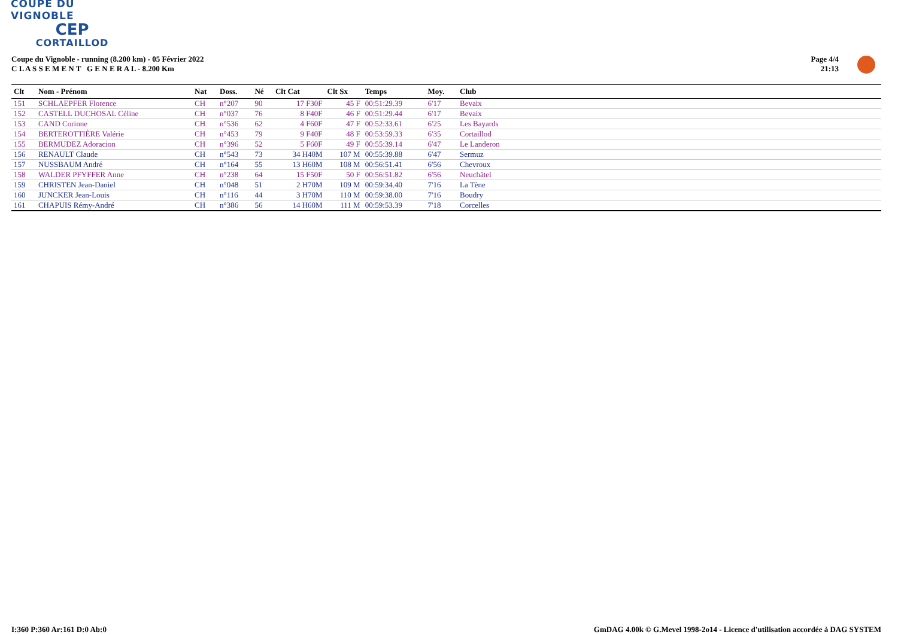COUPE DU VIGNOBLE
CEP
CORTAILLOD
Coupe du Vignoble - running (8.200 km) - 05 Février 2022
C L A S S E M E N T G E N E R A L - 8.200 Km
Page 4/4
21:13
| Clt | Nom - Prénom | Nat | Doss. | Né | Clt Cat | Clt Sx | Temps | Moy. | Club |
| --- | --- | --- | --- | --- | --- | --- | --- | --- | --- |
| 151 | SCHLAEPFER Florence | CH | n°207 | 90 | 17 F30F | 45 F | 00:51:29.39 | 6'17 | Bevaix |
| 152 | CASTELL DUCHOSAL Céline | CH | n°037 | 76 | 8 F40F | 46 F | 00:51:29.44 | 6'17 | Bevaix |
| 153 | CAND Corinne | CH | n°536 | 62 | 4 F60F | 47 F | 00:52:33.61 | 6'25 | Les Bayards |
| 154 | BERTEROTTIÈRE Valérie | CH | n°453 | 79 | 9 F40F | 48 F | 00:53:59.33 | 6'35 | Cortaillod |
| 155 | BERMUDEZ Adoracion | CH | n°396 | 52 | 5 F60F | 49 F | 00:55:39.14 | 6'47 | Le Landeron |
| 156 | RENAULT Claude | CH | n°543 | 73 | 34 H40M | 107 M | 00:55:39.88 | 6'47 | Sermuz |
| 157 | NUSSBAUM André | CH | n°164 | 55 | 13 H60M | 108 M | 00:56:51.41 | 6'56 | Chevroux |
| 158 | WALDER PFYFFER Anne | CH | n°238 | 64 | 15 F50F | 50 F | 00:56:51.82 | 6'56 | Neuchâtel |
| 159 | CHRISTEN Jean-Daniel | CH | n°048 | 51 | 2 H70M | 109 M | 00:59:34.40 | 7'16 | La Tène |
| 160 | JUNCKER Jean-Louis | CH | n°116 | 44 | 3 H70M | 110 M | 00:59:38.00 | 7'16 | Boudry |
| 161 | CHAPUIS Rémy-André | CH | n°386 | 56 | 14 H60M | 111 M | 00:59:53.39 | 7'18 | Corcelles |
I:360 P:360 Ar:161 D:0 Ab:0
GmDAG 4.00k © G.Mevel 1998-2o14 - Licence d'utilisation accordée à DAG SYSTEM